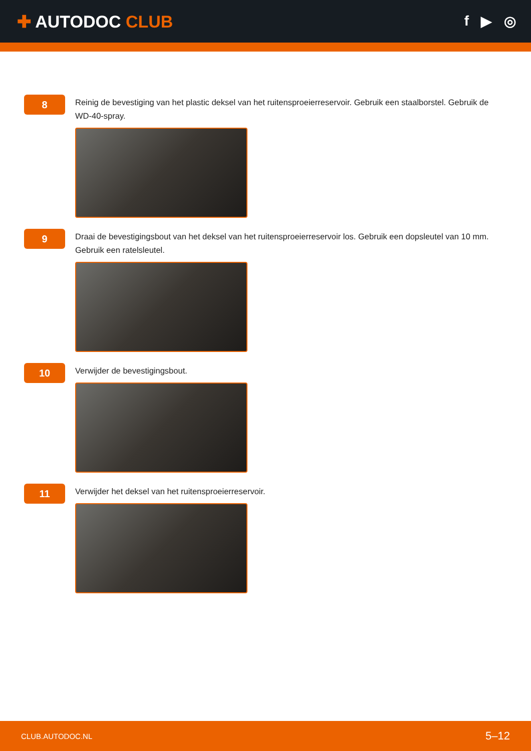✚ AUTODOC CLUB
f ▶ ◎
8
Reinig de bevestiging van het plastic deksel van het ruitensproeierreservoir. Gebruik een staalborstel. Gebruik de WD-40-spray.
9
Draai de bevestigingsbout van het deksel van het ruitensproeierreservoir los. Gebruik een dopsleutel van 10 mm. Gebruik een ratelsleutel.
10
Verwijder de bevestigingsbout.
11
Verwijder het deksel van het ruitensproeierreservoir.
CLUB.AUTODOC.NL 5–12